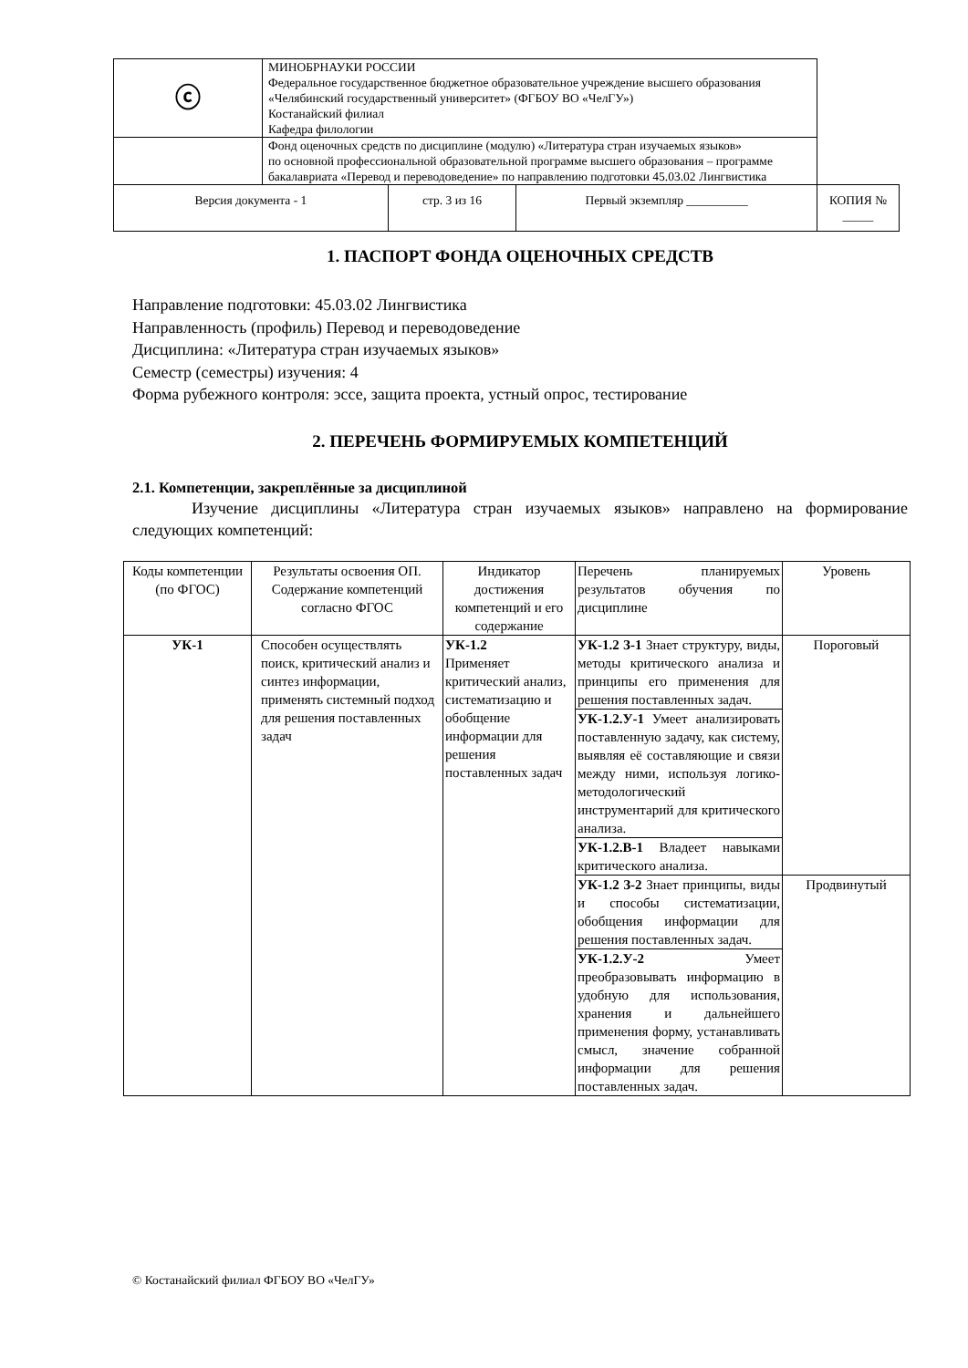| ⓒ | МИНОБРНАУКИ РОССИИ Федеральное государственное бюджетное образовательное учреждение высшего образования «Челябинский государственный университет» (ФГБОУ ВО «ЧелГУ») Костанайский филиал Кафедра филологии | | | |
| | Фонд оценочных средств по дисциплине (модулю) «Литература стран изучаемых языков» по основной профессиональной образовательной программе высшего образования – программе бакалавриата «Перевод и переводоведение» по направлению подготовки 45.03.02 Лингвистика | | | |
| Версия документа - 1 | | стр. 3 из 16 | Первый экземпляр __________ | КОПИЯ № _____ |
1. ПАСПОРТ ФОНДА ОЦЕНОЧНЫХ СРЕДСТВ
Направление подготовки: 45.03.02 Лингвистика
Направленность (профиль) Перевод и переводоведение
Дисциплина: «Литература стран изучаемых языков»
Семестр (семестры) изучения: 4
Форма рубежного контроля: эссе, защита проекта, устный опрос, тестирование
2. ПЕРЕЧЕНЬ ФОРМИРУЕМЫХ КОМПЕТЕНЦИЙ
2.1. Компетенции, закреплённые за дисциплиной
Изучение дисциплины «Литература стран изучаемых языков» направлено на формирование следующих компетенций:
| Коды компетенции (по ФГОС) | Результаты освоения ОП. Содержание компетенций согласно ФГОС | Индикатор достижения компетенций и его содержание | Перечень планируемых результатов обучения по дисциплине | Уровень |
| УК-1 | Способен осуществлять поиск, критический анализ и синтез информации, применять системный подход для решения поставленных задач | УК-1.2 Применяет критический анализ, систематизацию и обобщение информации для решения поставленных задач | УК-1.2 З-1 Знает структуру, виды, методы критического анализа и принципы его применения для решения поставленных задач. | Пороговый |
| | | | УК-1.2.У-1 Умеет анализировать поставленную задачу, как систему, выявляя её составляющие и связи между ними, используя логико-методологический инструментарий для критического анализа. | |
| | | | УК-1.2.В-1 Владеет навыками критического анализа. | |
| | | | УК-1.2 З-2 Знает принципы, виды и способы систематизации, обобщения информации для решения поставленных задач. | Продвинутый |
| | | | УК-1.2.У-2 Умеет преобразовывать информацию в удобную для использования, хранения и дальнейшего применения форму, устанавливать смысл, значение собранной информации для решения поставленных задач. | |
© Костанайский филиал ФГБОУ ВО «ЧелГУ»